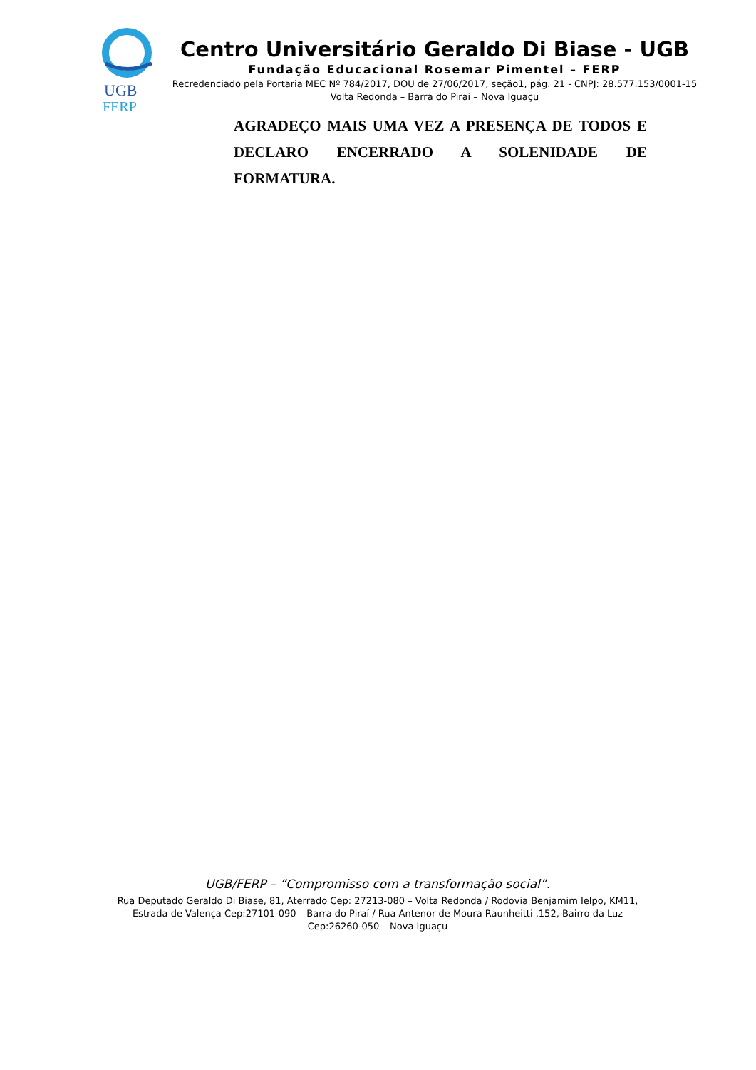UGB
FERP
Centro Universitário Geraldo Di Biase - UGB
Fundação Educacional Rosemar Pimentel – FERP
Recredenciado pela Portaria MEC Nº 784/2017, DOU de 27/06/2017, seção1, pág. 21 - CNPJ: 28.577.153/0001-15
Volta Redonda – Barra do Pirai – Nova Iguaçu
AGRADEÇO MAIS UMA VEZ A PRESENÇA DE TODOS E DECLARO ENCERRADO A SOLENIDADE DE FORMATURA.
UGB/FERP – “Compromisso com a transformação social”.
Rua Deputado Geraldo Di Biase, 81, Aterrado Cep: 27213-080 – Volta Redonda / Rodovia Benjamim Ielpo, KM11, Estrada de Valença Cep:27101-090 – Barra do Piraí / Rua Antenor de Moura Raunheitti ,152, Bairro da Luz Cep:26260-050 – Nova Iguaçu